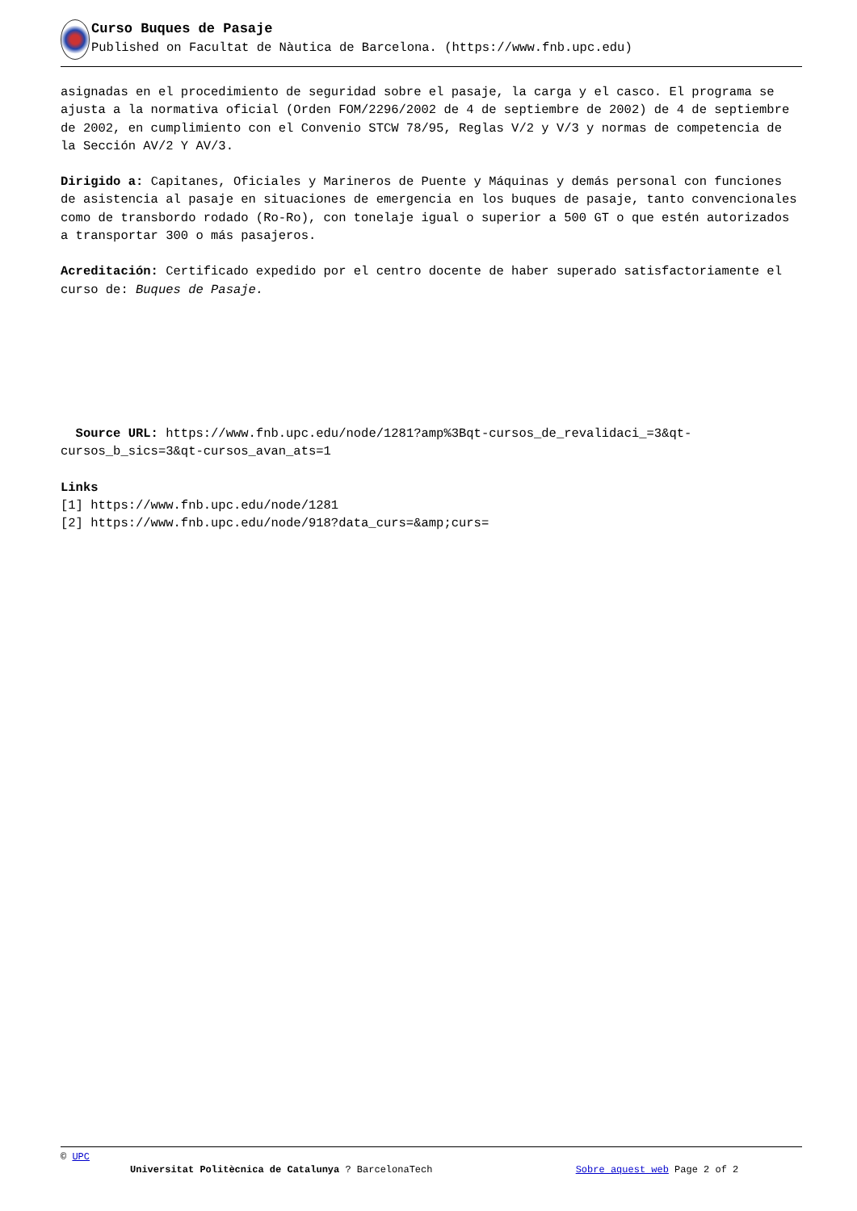Curso Buques de Pasaje
Published on Facultat de Nàutica de Barcelona. (https://www.fnb.upc.edu)
asignadas en el procedimiento de seguridad sobre el pasaje, la carga y el casco. El programa se ajusta a la normativa oficial (Orden FOM/2296/2002 de 4 de septiembre de 2002) de 4 de septiembre de 2002, en cumplimiento con el Convenio STCW 78/95, Reglas V/2 y V/3 y normas de competencia de la Sección AV/2 Y AV/3.
Dirigido a: Capitanes, Oficiales y Marineros de Puente y Máquinas y demás personal con funciones de asistencia al pasaje en situaciones de emergencia en los buques de pasaje, tanto convencionales como de transbordo rodado (Ro-Ro), con tonelaje igual o superior a 500 GT o que estén autorizados a transportar 300 o más pasajeros.
Acreditación: Certificado expedido por el centro docente de haber superado satisfactoriamente el curso de: Buques de Pasaje.
Source URL: https://www.fnb.upc.edu/node/1281?amp%3Bqt-cursos_de_revalidaci_=3&qt-cursos_b_sics=3&qt-cursos_avan_ats=1
Links
[1] https://www.fnb.upc.edu/node/1281
[2] https://www.fnb.upc.edu/node/918?data_curs=&amp;curs=
© UPC
Universitat Politècnica de Catalunya ? BarcelonaTech Sobre aquest web Page 2 of 2